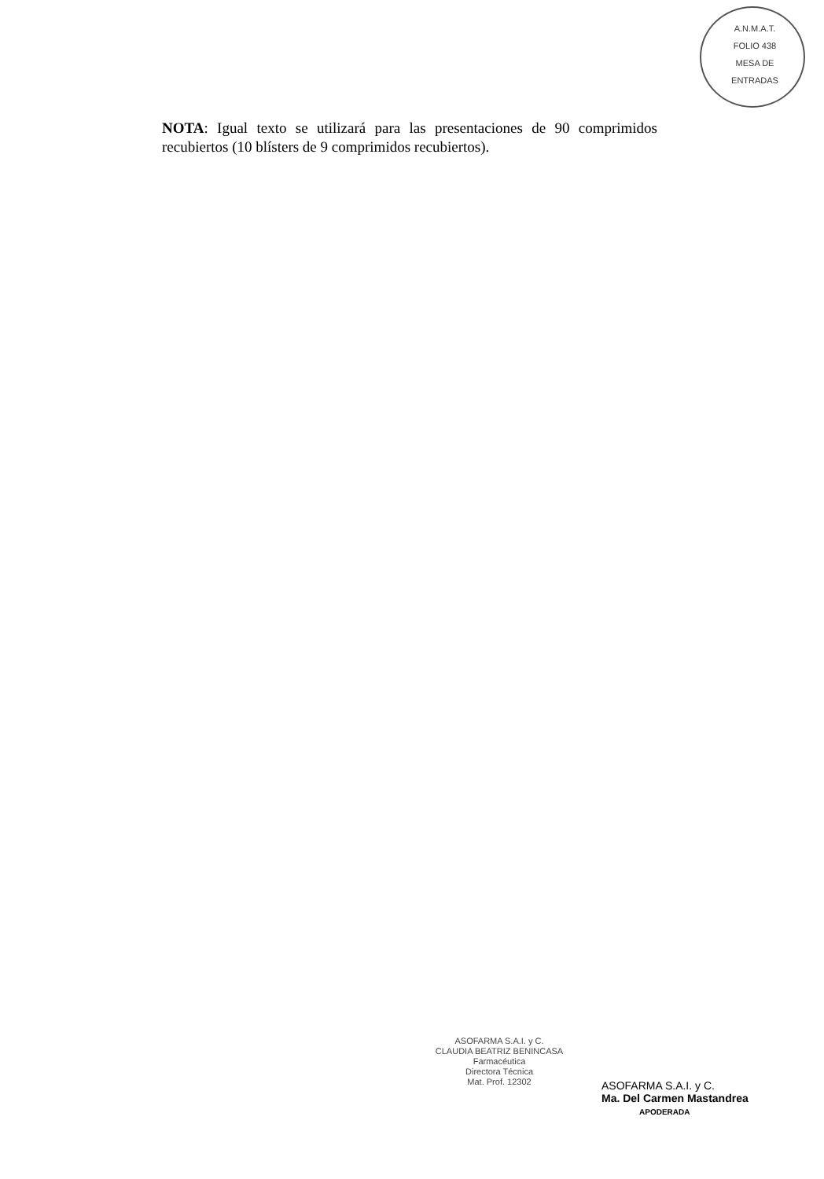A.N.M.A.T.
FOLIO 438
MESA DE ENTRADAS
NOTA: Igual texto se utilizará para las presentaciones de 90 comprimidos recubiertos (10 blísters de 9 comprimidos recubiertos).
ASOFARMA S.A.I. y C.
CLAUDIA BEATRIZ BENINCASA
Farmacéutica
Directora Técnica
Mat. Prof. 12302
ASOFARMA S.A.I. y C.
Ma. Del Carmen Mastandrea
APODERADA